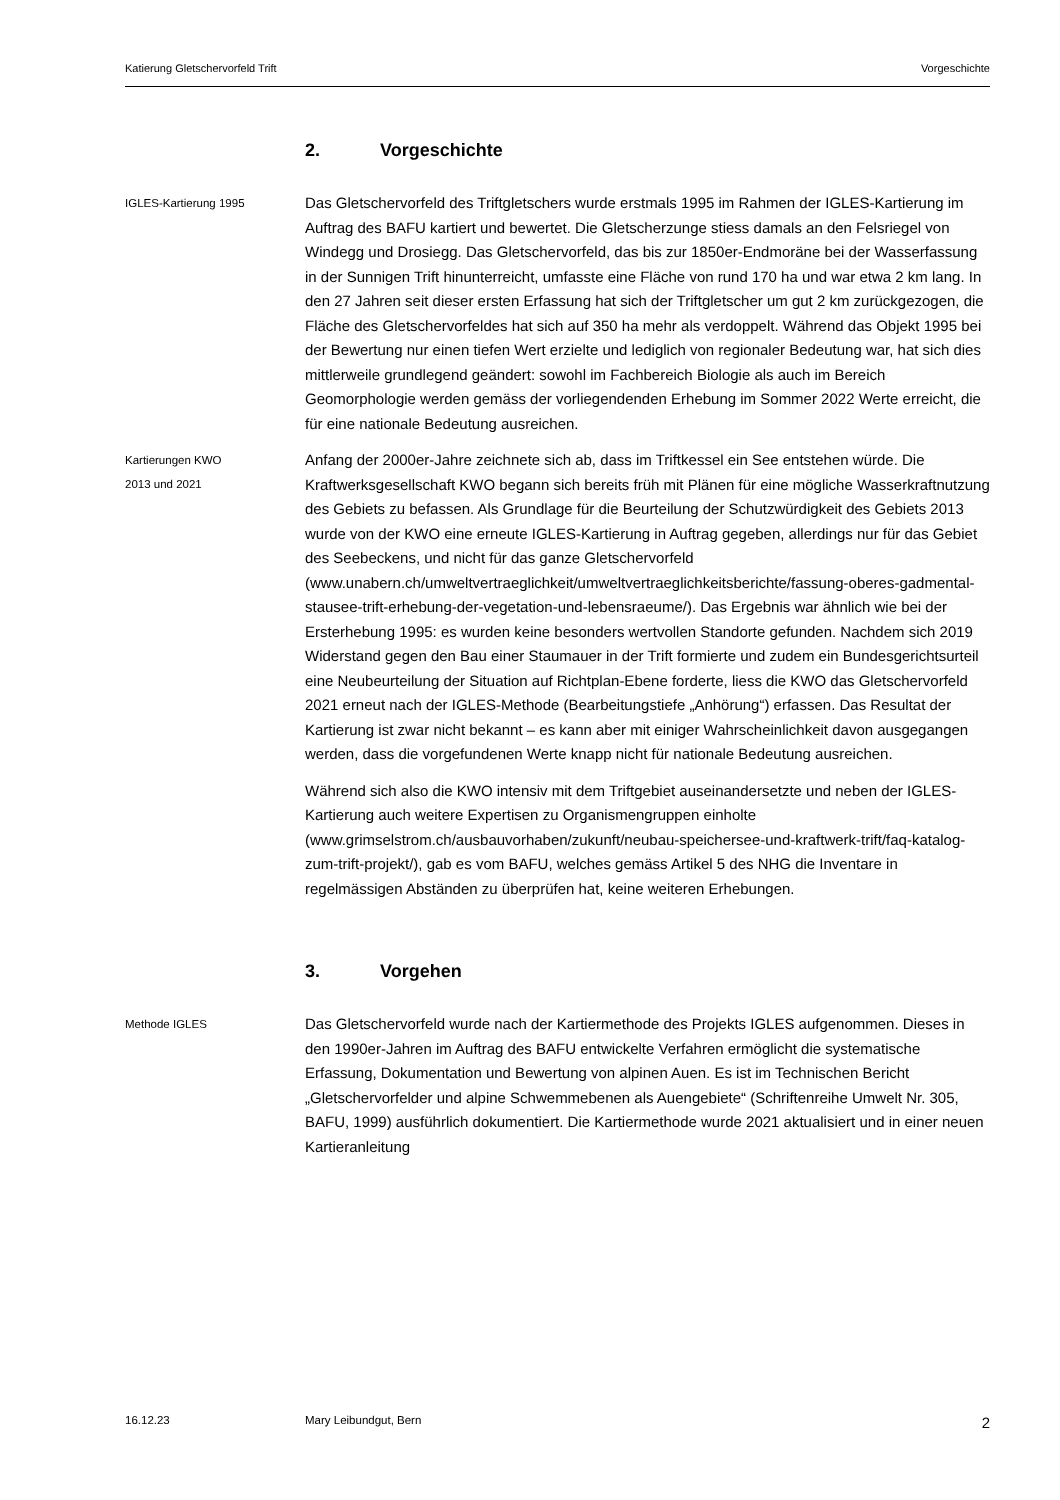Katierung Gletschervorfeld Trift Vorgeschichte
2. Vorgeschichte
IGLES-Kartierung 1995
Das Gletschervorfeld des Triftgletschers wurde erstmals 1995 im Rahmen der IGLES-Kartierung im Auftrag des BAFU kartiert und bewertet. Die Gletscherzunge stiess damals an den Felsriegel von Windegg und Drosiegg. Das Gletschervorfeld, das bis zur 1850er-Endmoräne bei der Wasserfassung in der Sunnigen Trift hinunterreicht, umfasste eine Fläche von rund 170 ha und war etwa 2 km lang. In den 27 Jahren seit dieser ersten Erfassung hat sich der Triftgletscher um gut 2 km zurückgezogen, die Fläche des Gletschervorfeldes hat sich auf 350 ha mehr als verdoppelt. Während das Objekt 1995 bei der Bewertung nur einen tiefen Wert erzielte und lediglich von regionaler Bedeutung war, hat sich dies mittlerweile grundlegend geändert: sowohl im Fachbereich Biologie als auch im Bereich Geomorphologie werden gemäss der vorliegendenden Erhebung im Sommer 2022 Werte erreicht, die für eine nationale Bedeutung ausreichen.
Kartierungen KWO
2013 und 2021
Anfang der 2000er-Jahre zeichnete sich ab, dass im Triftkessel ein See entstehen würde. Die Kraftwerksgesellschaft KWO begann sich bereits früh mit Plänen für eine mögliche Wasserkraftnutzung des Gebiets zu befassen. Als Grundlage für die Beurteilung der Schutzwürdigkeit des Gebiets 2013 wurde von der KWO eine erneute IGLES-Kartierung in Auftrag gegeben, allerdings nur für das Gebiet des Seebeckens, und nicht für das ganze Gletschervorfeld (www.unabern.ch/umweltvertraeglichkeit/umweltvertraeglichkeitsberichte/fassung-oberes-gadmental-stausee-trift-erhebung-der-vegetation-und-lebensraeume/). Das Ergebnis war ähnlich wie bei der Ersterhebung 1995: es wurden keine besonders wertvollen Standorte gefunden. Nachdem sich 2019 Widerstand gegen den Bau einer Staumauer in der Trift formierte und zudem ein Bundesgerichtsurteil eine Neubeurteilung der Situation auf Richtplan-Ebene forderte, liess die KWO das Gletschervorfeld 2021 erneut nach der IGLES-Methode (Bearbeitungstiefe „Anhörung“) erfassen. Das Resultat der Kartierung ist zwar nicht bekannt – es kann aber mit einiger Wahrscheinlichkeit davon ausgegangen werden, dass die vorgefundenen Werte knapp nicht für nationale Bedeutung ausreichen.
Während sich also die KWO intensiv mit dem Triftgebiet auseinandersetzte und neben der IGLES-Kartierung auch weitere Expertisen zu Organismengruppen einholte (www.grimselstrom.ch/ausbauvorhaben/zukunft/neubau-speichersee-und-kraftwerk-trift/faq-katalog-zum-trift-projekt/), gab es vom BAFU, welches gemäss Artikel 5 des NHG die Inventare in regelmässigen Abständen zu überprüfen hat, keine weiteren Erhebungen.
3. Vorgehen
Methode IGLES
Das Gletschervorfeld wurde nach der Kartiermethode des Projekts IGLES aufgenommen. Dieses in den 1990er-Jahren im Auftrag des BAFU entwickelte Verfahren ermöglicht die systematische Erfassung, Dokumentation und Bewertung von alpinen Auen. Es ist im Technischen Bericht „Gletschervorfelder und alpine Schwemmebenen als Auengebiete“ (Schriftenreihe Umwelt Nr. 305, BAFU, 1999) ausführlich dokumentiert. Die Kartiermethode wurde 2021 aktualisiert und in einer neuen Kartieranleitung
16.12.23 Mary Leibundgut, Bern 2